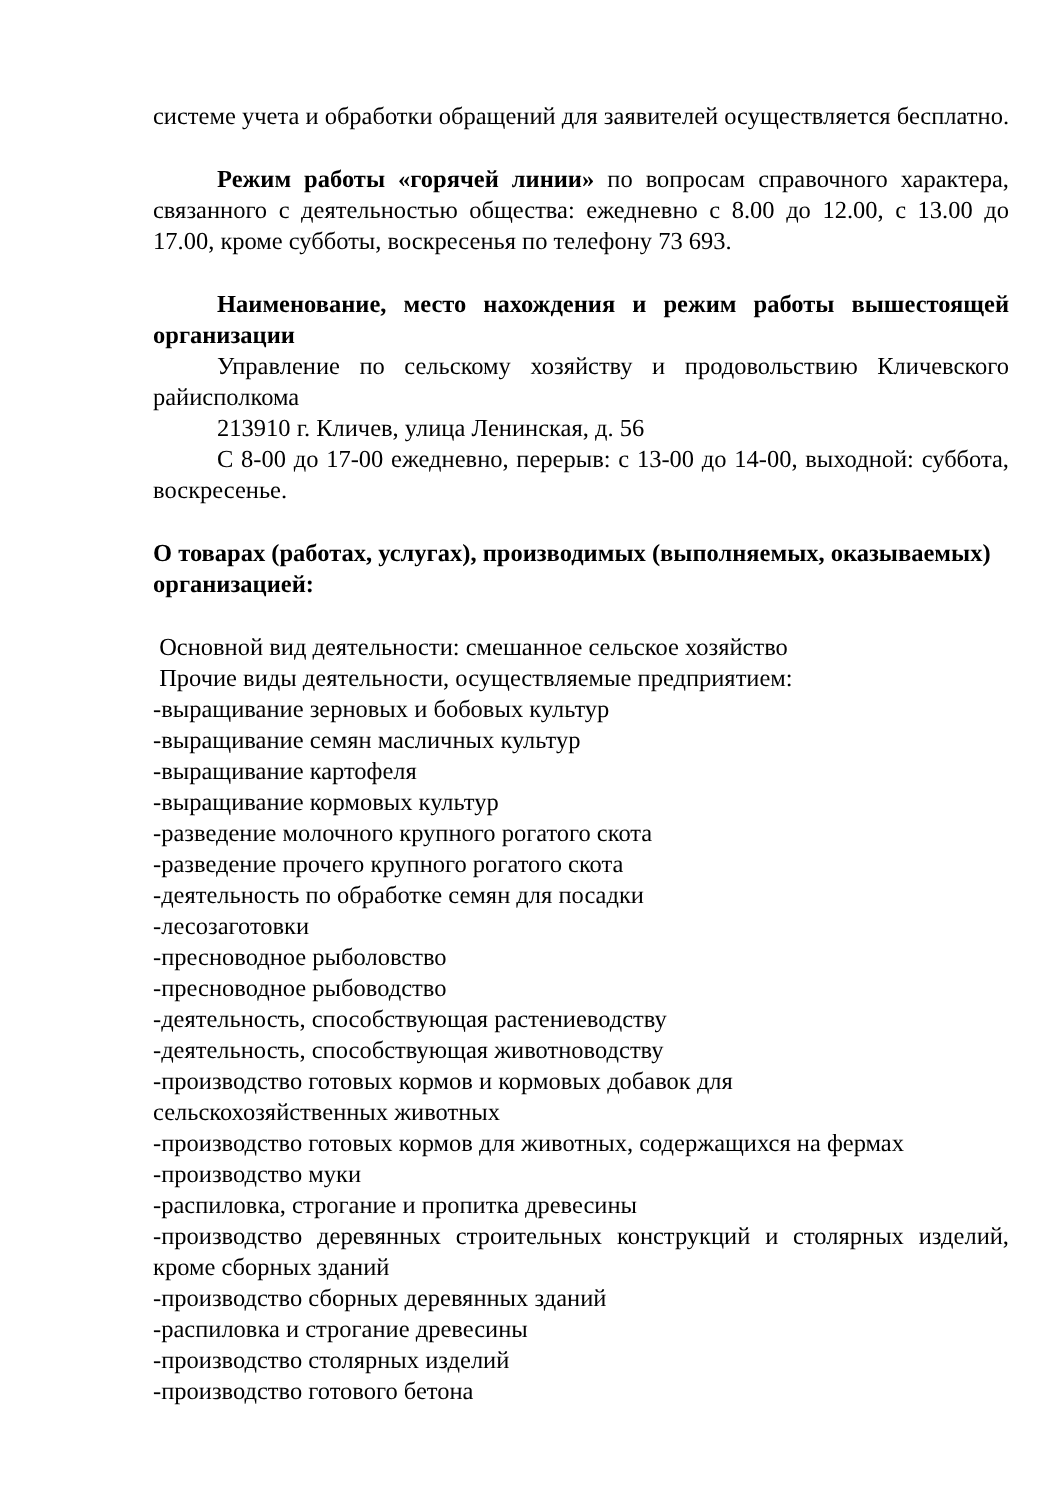системе учета и обработки обращений для заявителей осуществляется бесплатно.
Режим работы «горячей линии» по вопросам справочного характера, связанного с деятельностью общества: ежедневно с 8.00 до 12.00, с 13.00 до 17.00, кроме субботы, воскресенья по телефону 73 693.
Наименование, место нахождения и режим работы вышестоящей организации
Управление по сельскому хозяйству и продовольствию Кличевского райисполкома
213910 г. Кличев, улица Ленинская, д. 56
С 8-00 до 17-00 ежедневно, перерыв: с 13-00 до 14-00, выходной: суббота, воскресенье.
О товарах (работах, услугах), производимых (выполняемых, оказываемых) организацией:
Основной вид деятельности: смешанное сельское хозяйство
Прочие виды деятельности, осуществляемые предприятием:
-выращивание зерновых и бобовых культур
-выращивание семян масличных культур
-выращивание картофеля
-выращивание кормовых культур
-разведение молочного крупного рогатого скота
-разведение прочего крупного рогатого скота
-деятельность по обработке семян для посадки
-лесозаготовки
-пресноводное рыболовство
-пресноводное рыбоводство
-деятельность, способствующая растениеводству
-деятельность, способствующая животноводству
-производство готовых кормов и кормовых добавок для
сельскохозяйственных животных
-производство готовых кормов для животных, содержащихся на фермах
-производство муки
-распиловка, строгание и пропитка древесины
-производство деревянных строительных конструкций и столярных изделий, кроме сборных зданий
-производство сборных деревянных зданий
-распиловка и строгание древесины
-производство столярных изделий
-производство готового бетона